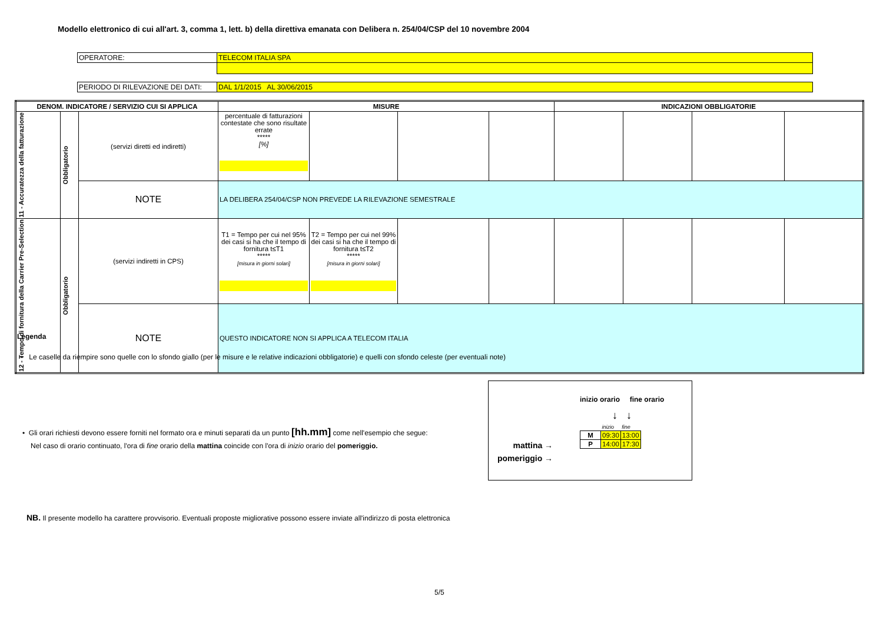Modello elettronico di cui all'art. 3, comma 1, lett. b) della direttiva emanata con Delibera n. 254/04/CSP del 10 novembre 2004
| OPERATORE: | TELECOM ITALIA SPA |
| PERIODO DI RILEVAZIONE DEI DATI: | DAL 1/1/2015 AL 30/06/2015 |
| DENOM. INDICATORE / SERVIZIO CUI SI APPLICA | | | MISURE | | | | INDICAZIONI OBBLIGATORIE | | | |
| --- | --- | --- | --- | --- | --- | --- | --- | --- | --- | --- |
| 11 - Accuratezza della fatturazione | Obbligatorio | (servizi diretti ed indiretti) | percentuale di fatturazioni contestate che sono risultate errate ***** [%] | | | | | | | |
| | | NOTE | LA DELIBERA 254/04/CSP NON PREVEDE LA RILEVAZIONE SEMESTRALE | | | | | | | |
| 12 - Tempo di fornitura della Carrier Pre-Selection | Obbligatorio | (servizi indiretti in CPS) | T1 = Tempo per cui nel 95% dei casi si ha che il tempo di fornitura t≤T1 ***** [misura in giorni solari] | T2 = Tempo per cui nel 99% dei casi si ha che il tempo di fornitura t≤T2 ***** [misura in giorni solari] | | | | | | |
| | | NOTE | QUESTO INDICATORE NON SI APPLICA A TELECOM ITALIA | | | | | | | |
Legenda
• Le caselle da riempire sono quelle con lo sfondo giallo (per le misure e le relative indicazioni obbligatorie) e quelli con sfondo celeste (per eventuali note)
• Gli orari richiesti devono essere forniti nel formato ora e minuti separati da un punto [hh.mm] come nell'esempio che segue:
Nel caso di orario continuato, l'ora di fine orario della mattina coincide con l'ora di inizio orario del pomeriggio.
inizio orario fine orario
↓ ↓
mattina →
pomeriggio →
| | inizio | fine |
| M | 09:30 | 13:00 |
| P | 14:00 | 17:30 |
NB. Il presente modello ha carattere provvisorio. Eventuali proposte migliorative possono essere inviate all'indirizzo di posta elettronica
5/5